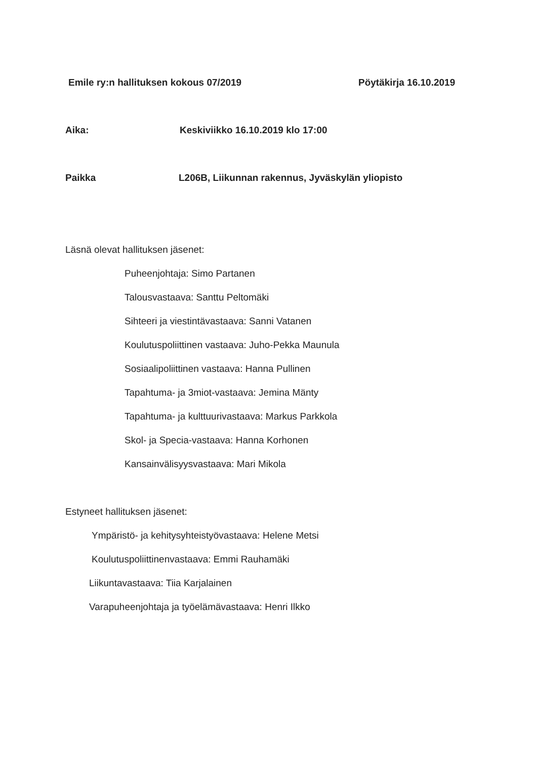Emile ry:n hallituksen kokous 07/2019 Pöytäkirja 16.10.2019
Aika: Keskiviikko 16.10.2019 klo 17:00
Paikka L206B, Liikunnan rakennus, Jyväskylän yliopisto
Läsnä olevat hallituksen jäsenet:
Puheenjohtaja: Simo Partanen
Talousvastaava: Santtu Peltomäki
Sihteeri ja viestintävastaava: Sanni Vatanen
Koulutuspoliittinen vastaava: Juho-Pekka Maunula
Sosiaalipoliittinen vastaava: Hanna Pullinen
Tapahtuma- ja 3miot-vastaava: Jemina Mänty
Tapahtuma- ja kulttuurivastaava: Markus Parkkola
Skol- ja Specia-vastaava: Hanna Korhonen
Kansainvälisyysvastaava: Mari Mikola
Estyneet hallituksen jäsenet:
Ympäristö- ja kehitysyhteistyövastaava: Helene Metsi
Koulutuspoliittinenvastaava: Emmi Rauhamäki
Liikuntavastaava: Tiia Karjalainen
Varapuheenjohtaja ja työelämävastaava: Henri Ilkko